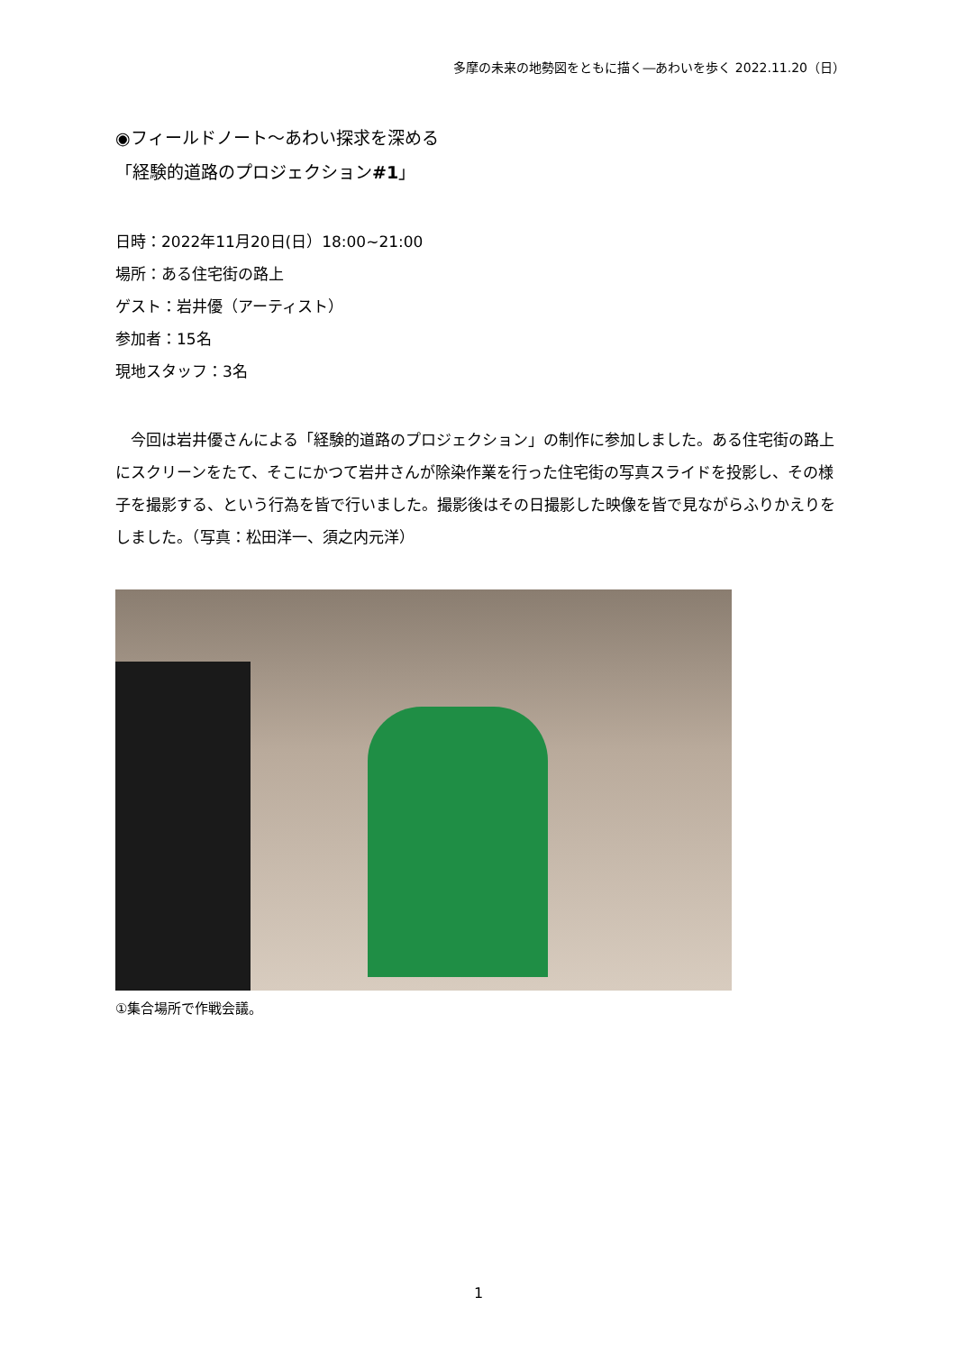多摩の未来の地勢図をともに描く―あわいを歩く 2022.11.20（日）
◉フィールドノート～あわい探求を深める
「経験的道路のプロジェクション#1」
日時：2022年11月20日(日）18:00~21:00
場所：ある住宅街の路上
ゲスト：岩井優（アーティスト）
参加者：15名
現地スタッフ：3名
今回は岩井優さんによる「経験的道路のプロジェクション」の制作に参加しました。ある住宅街の路上にスクリーンをたて、そこにかつて岩井さんが除染作業を行った住宅街の写真スライドを投影し、その様子を撮影する、という行為を皆で行いました。撮影後はその日撮影した映像を皆で見ながらふりかえりをしました。（写真：松田洋一、須之内元洋）
①集合場所で作戦会議。
1